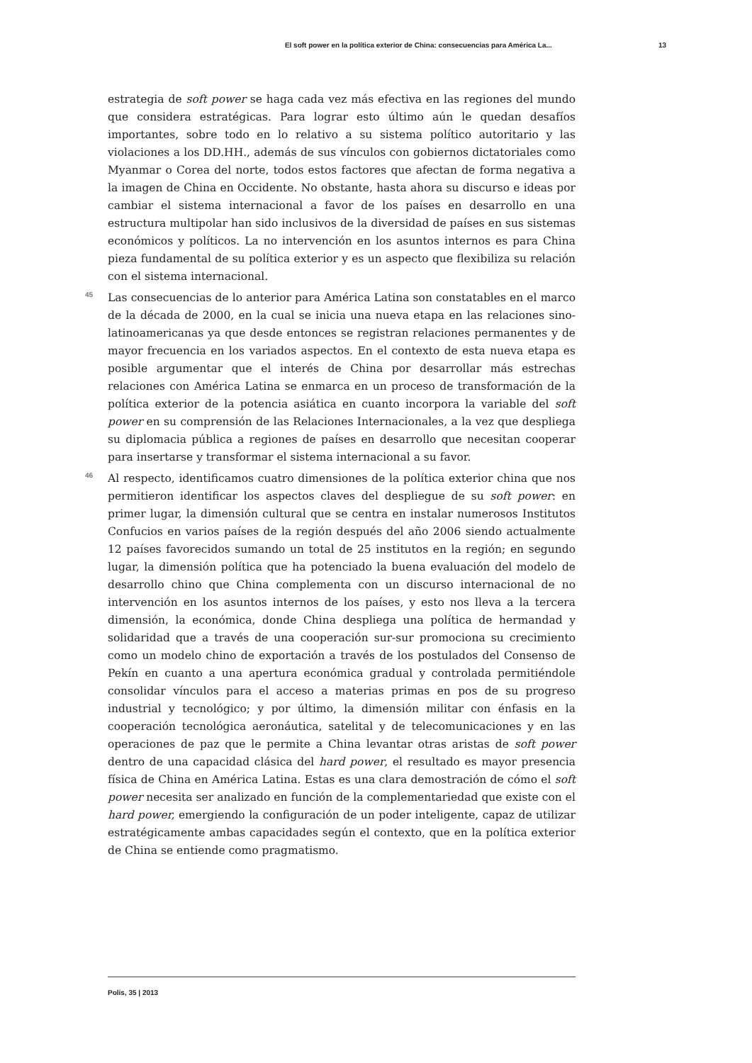El soft power en la política exterior de China: consecuencias para América La... 13
estrategia de soft power se haga cada vez más efectiva en las regiones del mundo que considera estratégicas. Para lograr esto último aún le quedan desafíos importantes, sobre todo en lo relativo a su sistema político autoritario y las violaciones a los DD.HH., además de sus vínculos con gobiernos dictatoriales como Myanmar o Corea del norte, todos estos factores que afectan de forma negativa a la imagen de China en Occidente. No obstante, hasta ahora su discurso e ideas por cambiar el sistema internacional a favor de los países en desarrollo en una estructura multipolar han sido inclusivos de la diversidad de países en sus sistemas económicos y políticos. La no intervención en los asuntos internos es para China pieza fundamental de su política exterior y es un aspecto que flexibiliza su relación con el sistema internacional.
45 Las consecuencias de lo anterior para América Latina son constatables en el marco de la década de 2000, en la cual se inicia una nueva etapa en las relaciones sino-latinoamericanas ya que desde entonces se registran relaciones permanentes y de mayor frecuencia en los variados aspectos. En el contexto de esta nueva etapa es posible argumentar que el interés de China por desarrollar más estrechas relaciones con América Latina se enmarca en un proceso de transformación de la política exterior de la potencia asiática en cuanto incorpora la variable del soft power en su comprensión de las Relaciones Internacionales, a la vez que despliega su diplomacia pública a regiones de países en desarrollo que necesitan cooperar para insertarse y transformar el sistema internacional a su favor.
46 Al respecto, identificamos cuatro dimensiones de la política exterior china que nos permitieron identificar los aspectos claves del despliegue de su soft power: en primer lugar, la dimensión cultural que se centra en instalar numerosos Institutos Confucios en varios países de la región después del año 2006 siendo actualmente 12 países favorecidos sumando un total de 25 institutos en la región; en segundo lugar, la dimensión política que ha potenciado la buena evaluación del modelo de desarrollo chino que China complementa con un discurso internacional de no intervención en los asuntos internos de los países, y esto nos lleva a la tercera dimensión, la económica, donde China despliega una política de hermandad y solidaridad que a través de una cooperación sur-sur promociona su crecimiento como un modelo chino de exportación a través de los postulados del Consenso de Pekín en cuanto a una apertura económica gradual y controlada permitiéndole consolidar vínculos para el acceso a materias primas en pos de su progreso industrial y tecnológico; y por último, la dimensión militar con énfasis en la cooperación tecnológica aeronáutica, satelital y de telecomunicaciones y en las operaciones de paz que le permite a China levantar otras aristas de soft power dentro de una capacidad clásica del hard power, el resultado es mayor presencia física de China en América Latina. Estas es una clara demostración de cómo el soft power necesita ser analizado en función de la complementariedad que existe con el hard power, emergiendo la configuración de un poder inteligente, capaz de utilizar estratégicamente ambas capacidades según el contexto, que en la política exterior de China se entiende como pragmatismo.
Polis, 35 | 2013